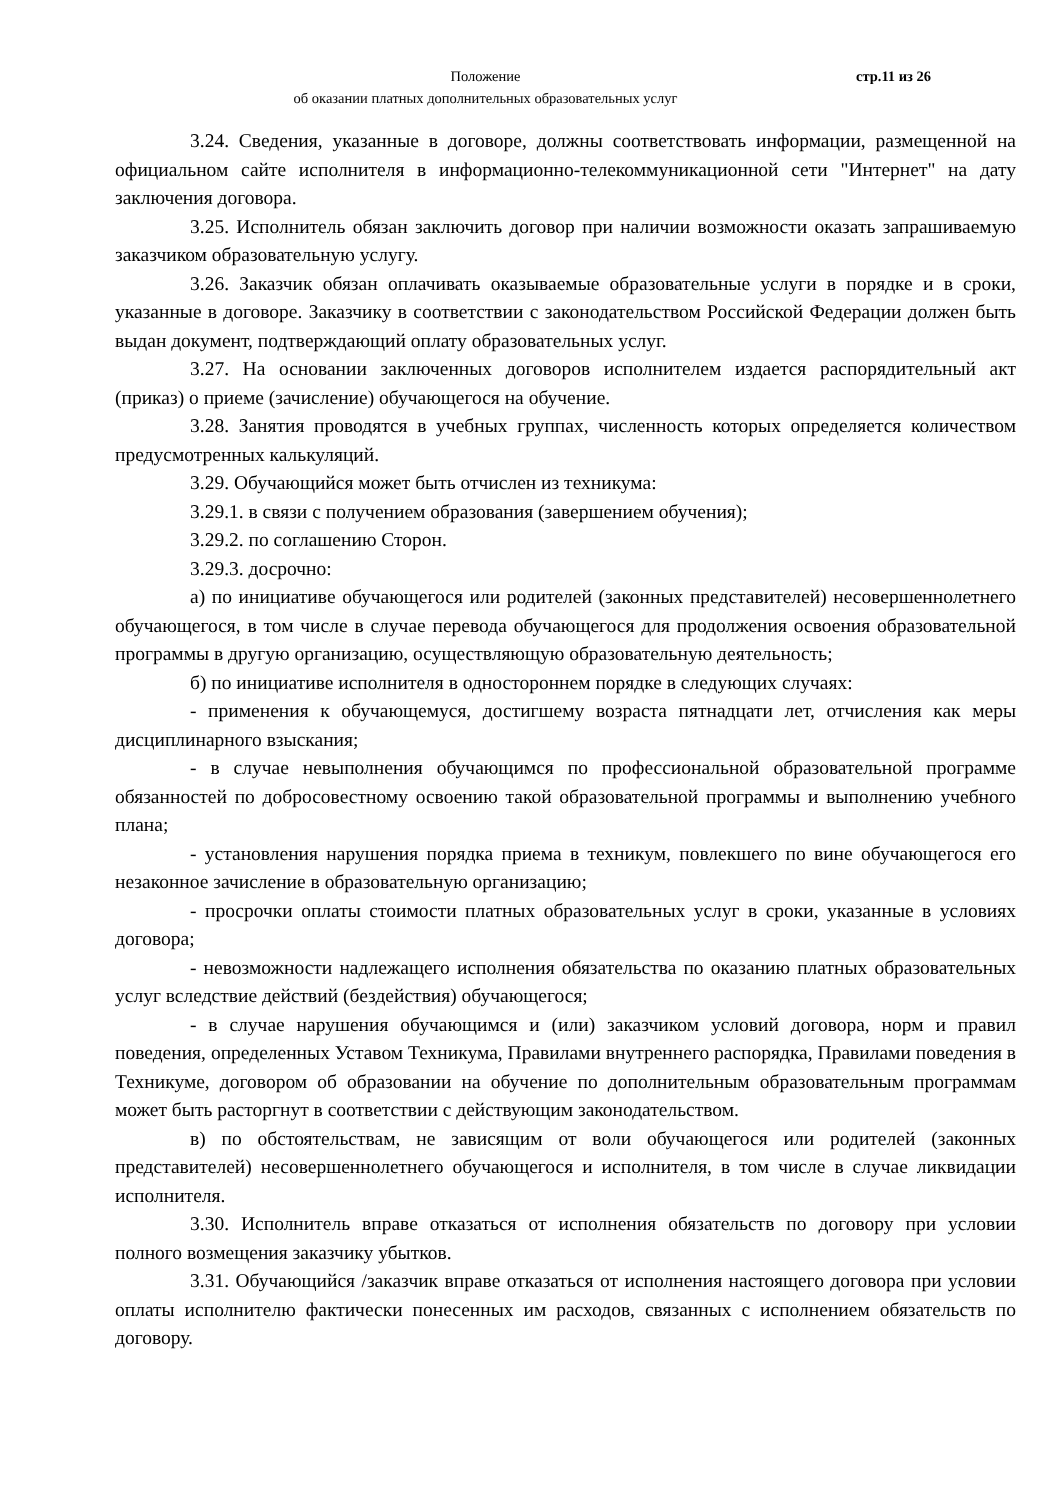Положение
об оказании платных дополнительных образовательных услуг
стр.11 из 26
3.24. Сведения, указанные в договоре, должны соответствовать информации, размещенной на официальном сайте исполнителя в информационно-телекоммуникационной сети "Интернет" на дату заключения договора.
3.25. Исполнитель обязан заключить договор при наличии возможности оказать запрашиваемую заказчиком образовательную услугу.
3.26. Заказчик обязан оплачивать оказываемые образовательные услуги в порядке и в сроки, указанные в договоре. Заказчику в соответствии с законодательством Российской Федерации должен быть выдан документ, подтверждающий оплату образовательных услуг.
3.27. На основании заключенных договоров исполнителем издается распорядительный акт (приказ) о приеме (зачисление) обучающегося на обучение.
3.28. Занятия проводятся в учебных группах, численность которых определяется количеством предусмотренных калькуляций.
3.29. Обучающийся может быть отчислен из техникума:
3.29.1. в связи с получением образования (завершением обучения);
3.29.2. по соглашению Сторон.
3.29.3. досрочно:
а) по инициативе обучающегося или родителей (законных представителей) несовершеннолетнего обучающегося, в том числе в случае перевода обучающегося для продолжения освоения образовательной программы в другую организацию, осуществляющую образовательную деятельность;
б) по инициативе исполнителя в одностороннем порядке в следующих случаях:
- применения к обучающемуся, достигшему возраста пятнадцати лет, отчисления как меры дисциплинарного взыскания;
- в случае невыполнения обучающимся по профессиональной образовательной программе обязанностей по добросовестному освоению такой образовательной программы и выполнению учебного плана;
- установления нарушения порядка приема в техникум, повлекшего по вине обучающегося его незаконное зачисление в образовательную организацию;
- просрочки оплаты стоимости платных образовательных услуг в сроки, указанные в условиях договора;
- невозможности надлежащего исполнения обязательства по оказанию платных образовательных услуг вследствие действий (бездействия) обучающегося;
- в случае нарушения обучающимся и (или) заказчиком условий договора, норм и правил поведения, определенных Уставом Техникума, Правилами внутреннего распорядка, Правилами поведения в Техникуме, договором об образовании на обучение по дополнительным образовательным программам может быть расторгнут в соответствии с действующим законодательством.
в) по обстоятельствам, не зависящим от воли обучающегося или родителей (законных представителей) несовершеннолетнего обучающегося и исполнителя, в том числе в случае ликвидации исполнителя.
3.30. Исполнитель вправе отказаться от исполнения обязательств по договору при условии полного возмещения заказчику убытков.
3.31. Обучающийся /заказчик вправе отказаться от исполнения настоящего договора при условии оплаты исполнителю фактически понесенных им расходов, связанных с исполнением обязательств по договору.